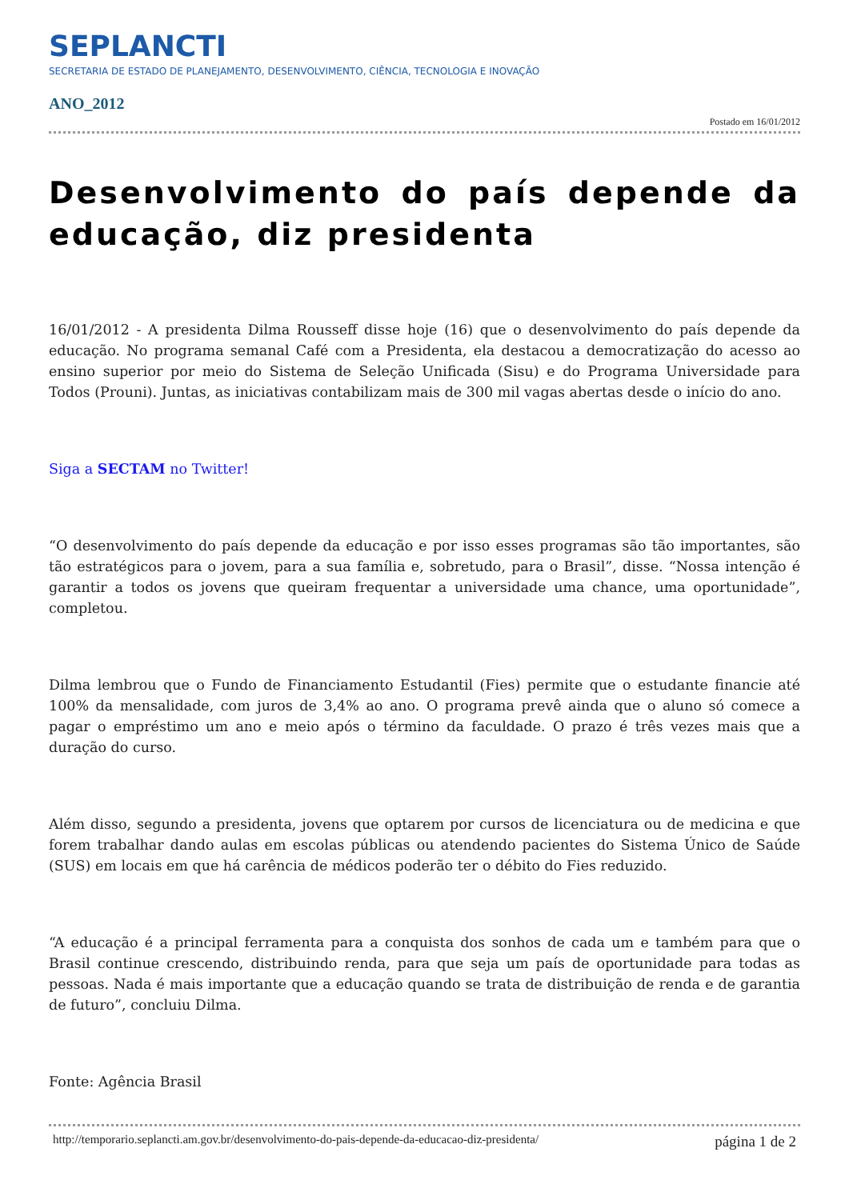SEPLANCTI
SECRETARIA DE ESTADO DE PLANEJAMENTO, DESENVOLVIMENTO, CIÊNCIA, TECNOLOGIA E INOVAÇÃO
ANO_2012
Postado em 16/01/2012
Desenvolvimento do país depende da educação, diz presidenta
16/01/2012 - A presidenta Dilma Rousseff disse hoje (16) que o desenvolvimento do país depende da educação. No programa semanal Café com a Presidenta, ela destacou a democratização do acesso ao ensino superior por meio do Sistema de Seleção Unificada (Sisu) e do Programa Universidade para Todos (Prouni). Juntas, as iniciativas contabilizam mais de 300 mil vagas abertas desde o início do ano.
Siga a SECTAM no Twitter!
“O desenvolvimento do país depende da educação e por isso esses programas são tão importantes, são tão estratégicos para o jovem, para a sua família e, sobretudo, para o Brasil”, disse. “Nossa intenção é garantir a todos os jovens que queiram frequentar a universidade uma chance, uma oportunidade”, completou.
Dilma lembrou que o Fundo de Financiamento Estudantil (Fies) permite que o estudante financie até 100% da mensalidade, com juros de 3,4% ao ano. O programa prevê ainda que o aluno só comece a pagar o empréstimo um ano e meio após o término da faculdade. O prazo é três vezes mais que a duração do curso.
Além disso, segundo a presidenta, jovens que optarem por cursos de licenciatura ou de medicina e que forem trabalhar dando aulas em escolas públicas ou atendendo pacientes do Sistema Único de Saúde (SUS) em locais em que há carência de médicos poderão ter o débito do Fies reduzido.
“A educação é a principal ferramenta para a conquista dos sonhos de cada um e também para que o Brasil continue crescendo, distribuindo renda, para que seja um país de oportunidade para todas as pessoas. Nada é mais importante que a educação quando se trata de distribuição de renda e de garantia de futuro”, concluiu Dilma.
Fonte: Agência Brasil
http://temporario.seplancti.am.gov.br/desenvolvimento-do-pais-depende-da-educacao-diz-presidenta/ página 1 de 2